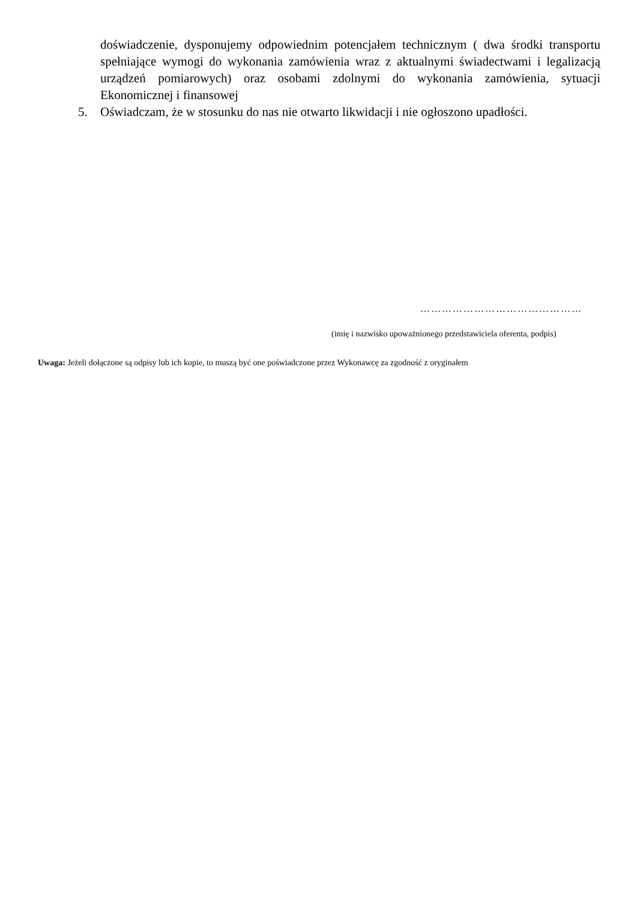doświadczenie, dysponujemy odpowiednim potencjałem technicznym ( dwa środki transportu spełniające wymogi do wykonania zamówienia wraz z aktualnymi świadectwami i legalizacją urządzeń pomiarowych) oraz osobami zdolnymi do wykonania zamówienia, sytuacji Ekonomicznej i finansowej
5. Oświadczam, że w stosunku do nas nie otwarto likwidacji i nie ogłoszono upadłości.
………………………………………
(imię i nazwisko upoważnionego przedstawiciela oferenta, podpis)
Uwaga: Jeżeli dołączone są odpisy lub ich kopie, to muszą być one poświadczone przez Wykonawcę za zgodność z oryginałem